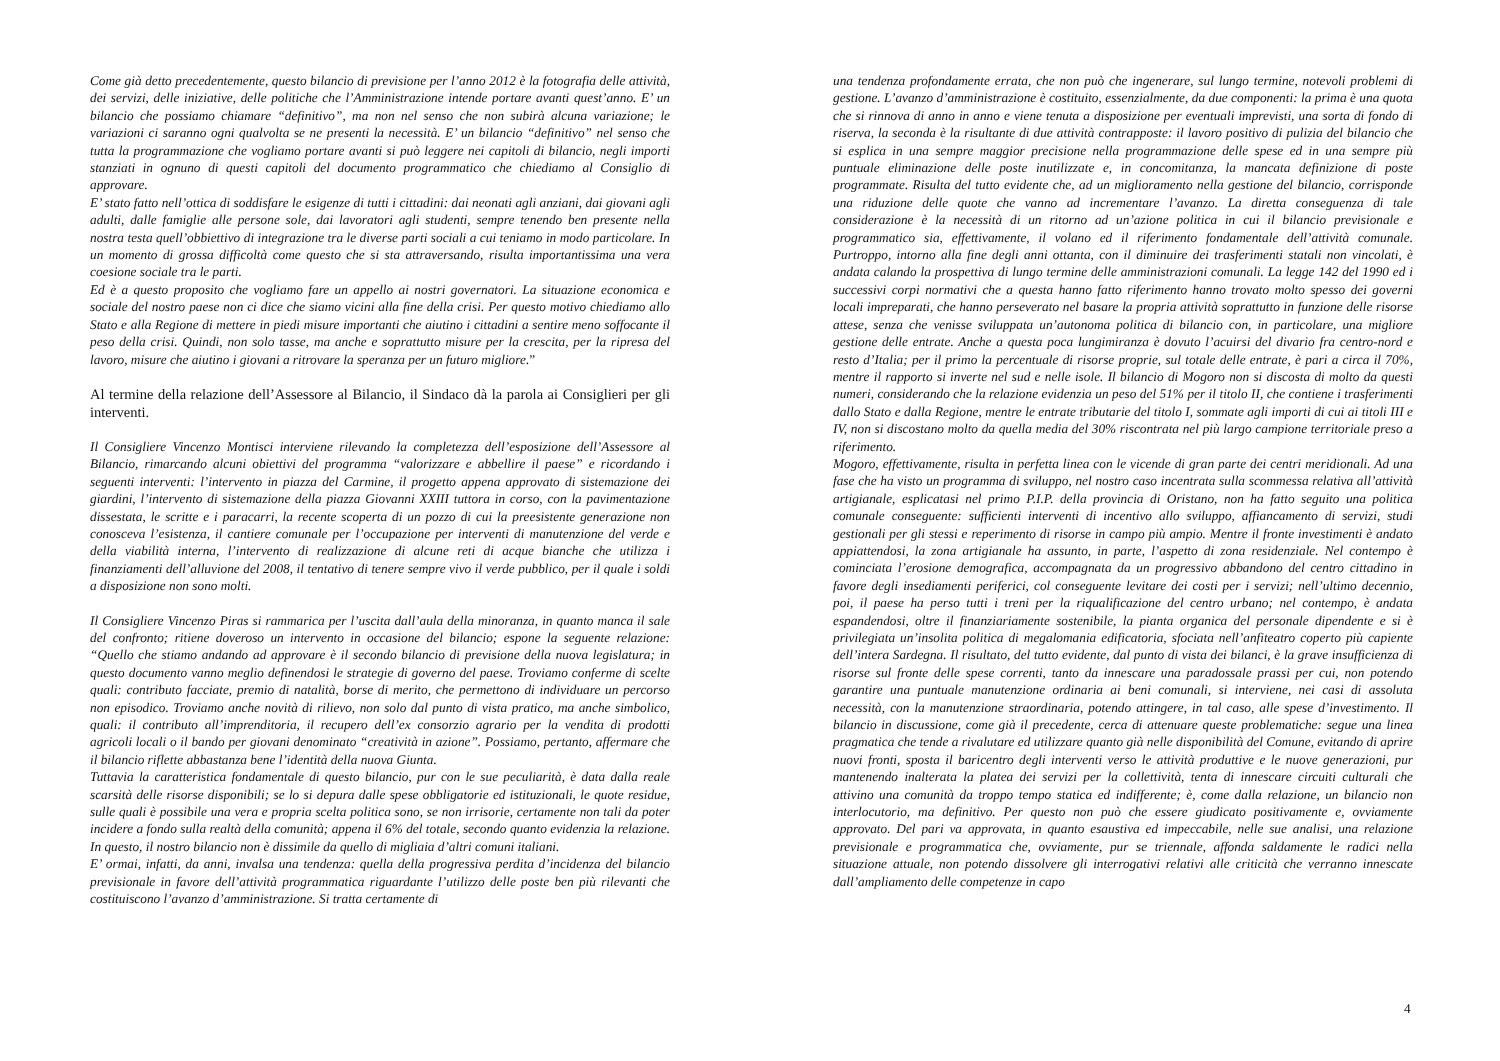Come già detto precedentemente, questo bilancio di previsione per l’anno 2012 è la fotografia delle attività, dei servizi, delle iniziative, delle politiche che l’Amministrazione intende portare avanti quest’anno. E’ un bilancio che possiamo chiamare “definitivo”, ma non nel senso che non subirà alcuna variazione; le variazioni ci saranno ogni qualvolta se ne presenti la necessità. E’ un bilancio “definitivo” nel senso che tutta la programmazione che vogliamo portare avanti si può leggere nei capitoli di bilancio, negli importi stanziati in ognuno di questi capitoli del documento programmatico che chiediamo al Consiglio di approvare.
E’ stato fatto nell’ottica di soddisfare le esigenze di tutti i cittadini: dai neonati agli anziani, dai giovani agli adulti, dalle famiglie alle persone sole, dai lavoratori agli studenti, sempre tenendo ben presente nella nostra testa quell’obbiettivo di integrazione tra le diverse parti sociali a cui teniamo in modo particolare. In un momento di grossa difficoltà come questo che si sta attraversando, risulta importantissima una vera coesione sociale tra le parti.
Ed è a questo proposito che vogliamo fare un appello ai nostri governatori. La situazione economica e sociale del nostro paese non ci dice che siamo vicini alla fine della crisi. Per questo motivo chiediamo allo Stato e alla Regione di mettere in piedi misure importanti che aiutino i cittadini a sentire meno soffocante il peso della crisi. Quindi, non solo tasse, ma anche e soprattutto misure per la crescita, per la ripresa del lavoro, misure che aiutino i giovani a ritrovare la speranza per un futuro migliore.”
Al termine della relazione dell’Assessore al Bilancio, il Sindaco dà la parola ai Consiglieri per gli interventi.
Il Consigliere Vincenzo Montisci interviene rilevando la completezza dell’esposizione dell’Assessore al Bilancio, rimarcando alcuni obiettivi del programma “valorizzare e abbellire il paese” e ricordando i seguenti interventi: l’intervento in piazza del Carmine, il progetto appena approvato di sistemazione dei giardini, l’intervento di sistemazione della piazza Giovanni XXIII tuttora in corso, con la pavimentazione dissestata, le scritte e i paracarri, la recente scoperta di un pozzo di cui la preesistente generazione non conosceva l’esistenza, il cantiere comunale per l’occupazione per interventi di manutenzione del verde e della viabilità interna, l’intervento di realizzazione di alcune reti di acque bianche che utilizza i finanziamenti dell’alluvione del 2008, il tentativo di tenere sempre vivo il verde pubblico, per il quale i soldi a disposizione non sono molti.
Il Consigliere Vincenzo Piras si rammarica per l’uscita dall’aula della minoranza, in quanto manca il sale del confronto; ritiene doveroso un intervento in occasione del bilancio; espone la seguente relazione: “Quello che stiamo andando ad approvare è il secondo bilancio di previsione della nuova legislatura; in questo documento vanno meglio definendosi le strategie di governo del paese. Troviamo conferme di scelte quali: contributo facciate, premio di natalità, borse di merito, che permettono di individuare un percorso non episodico. Troviamo anche novità di rilievo, non solo dal punto di vista pratico, ma anche simbolico, quali: il contributo all’imprenditoria, il recupero dell’ex consorzio agrario per la vendita di prodotti agricoli locali o il bando per giovani denominato “creatività in azione”. Possiamo, pertanto, affermare che il bilancio riflette abbastanza bene l’identità della nuova Giunta.
Tuttavia la caratteristica fondamentale di questo bilancio, pur con le sue peculiarità, è data dalla reale scarsità delle risorse disponibili; se lo si depura dalle spese obbligatorie ed istituzionali, le quote residue, sulle quali è possibile una vera e propria scelta politica sono, se non irrisorie, certamente non tali da poter incidere a fondo sulla realtà della comunità; appena il 6% del totale, secondo quanto evidenzia la relazione. In questo, il nostro bilancio non è dissimile da quello di migliaia d’altri comuni italiani.
E’ ormai, infatti, da anni, invalsa una tendenza: quella della progressiva perdita d’incidenza del bilancio previsionale in favore dell’attività programmatica riguardante l’utilizzo delle poste ben più rilevanti che costituiscono l’avanzo d’amministrazione. Si tratta certamente di
una tendenza profondamente errata, che non può che ingenerare, sul lungo termine, notevoli problemi di gestione. L’avanzo d’amministrazione è costituito, essenzialmente, da due componenti: la prima è una quota che si rinnova di anno in anno e viene tenuta a disposizione per eventuali imprevisti, una sorta di fondo di riserva, la seconda è la risultante di due attività contrapposte: il lavoro positivo di pulizia del bilancio che si esplica in una sempre maggior precisione nella programmazione delle spese ed in una sempre più puntuale eliminazione delle poste inutilizzate e, in concomitanza, la mancata definizione di poste programmate. Risulta del tutto evidente che, ad un miglioramento nella gestione del bilancio, corrisponde una riduzione delle quote che vanno ad incrementare l’avanzo. La diretta conseguenza di tale considerazione è la necessità di un ritorno ad un’azione politica in cui il bilancio previsionale e programmatico sia, effettivamente, il volano ed il riferimento fondamentale dell’attività comunale. Purtroppo, intorno alla fine degli anni ottanta, con il diminuire dei trasferimenti statali non vincolati, è andata calando la prospettiva di lungo termine delle amministrazioni comunali. La legge 142 del 1990 ed i successivi corpi normativi che a questa hanno fatto riferimento hanno trovato molto spesso dei governi locali impreparati, che hanno perseverato nel basare la propria attività soprattutto in funzione delle risorse attese, senza che venisse sviluppata un’autonoma politica di bilancio con, in particolare, una migliore gestione delle entrate. Anche a questa poca lungimiranza è dovuto l’acuirsi del divario fra centro-nord e resto d’Italia; per il primo la percentuale di risorse proprie, sul totale delle entrate, è pari a circa il 70%, mentre il rapporto si inverte nel sud e nelle isole. Il bilancio di Mogoro non si discosta di molto da questi numeri, considerando che la relazione evidenzia un peso del 51% per il titolo II, che contiene i trasferimenti dallo Stato e dalla Regione, mentre le entrate tributarie del titolo I, sommate agli importi di cui ai titoli III e IV, non si discostano molto da quella media del 30% riscontrata nel più largo campione territoriale preso a riferimento.
Mogoro, effettivamente, risulta in perfetta linea con le vicende di gran parte dei centri meridionali. Ad una fase che ha visto un programma di sviluppo, nel nostro caso incentrata sulla scommessa relativa all’attività artigianale, esplicatasi nel primo P.I.P. della provincia di Oristano, non ha fatto seguito una politica comunale conseguente: sufficienti interventi di incentivo allo sviluppo, affiancamento di servizi, studi gestionali per gli stessi e reperimento di risorse in campo più ampio. Mentre il fronte investimenti è andato appiattendosi, la zona artigianale ha assunto, in parte, l’aspetto di zona residenziale. Nel contempo è cominciata l’erosione demografica, accompagnata da un progressivo abbandono del centro cittadino in favore degli insediamenti periferici, col conseguente levitare dei costi per i servizi; nell’ultimo decennio, poi, il paese ha perso tutti i treni per la riqualificazione del centro urbano; nel contempo, è andata espandendosi, oltre il finanziariamente sostenibile, la pianta organica del personale dipendente e si è privilegiata un’insolita politica di megalomania edificatoria, sfociata nell’anfiteatro coperto più capiente dell’intera Sardegna. Il risultato, del tutto evidente, dal punto di vista dei bilanci, è la grave insufficienza di risorse sul fronte delle spese correnti, tanto da innescare una paradossale prassi per cui, non potendo garantire una puntuale manutenzione ordinaria ai beni comunali, si interviene, nei casi di assoluta necessità, con la manutenzione straordinaria, potendo attingere, in tal caso, alle spese d’investimento. Il bilancio in discussione, come già il precedente, cerca di attenuare queste problematiche: segue una linea pragmatica che tende a rivalutare ed utilizzare quanto già nelle disponibilità del Comune, evitando di aprire nuovi fronti, sposta il baricentro degli interventi verso le attività produttive e le nuove generazioni, pur mantenendo inalterata la platea dei servizi per la collettività, tenta di innescare circuiti culturali che attivino una comunità da troppo tempo statica ed indifferente; è, come dalla relazione, un bilancio non interlocutorio, ma definitivo. Per questo non può che essere giudicato positivamente e, ovviamente approvato. Del pari va approvata, in quanto esaustiva ed impeccabile, nelle sue analisi, una relazione previsionale e programmatica che, ovviamente, pur se triennale, affonda saldamente le radici nella situazione attuale, non potendo dissolvere gli interrogativi relativi alle criticità che verranno innescate dall’ampliamento delle competenze in capo
4